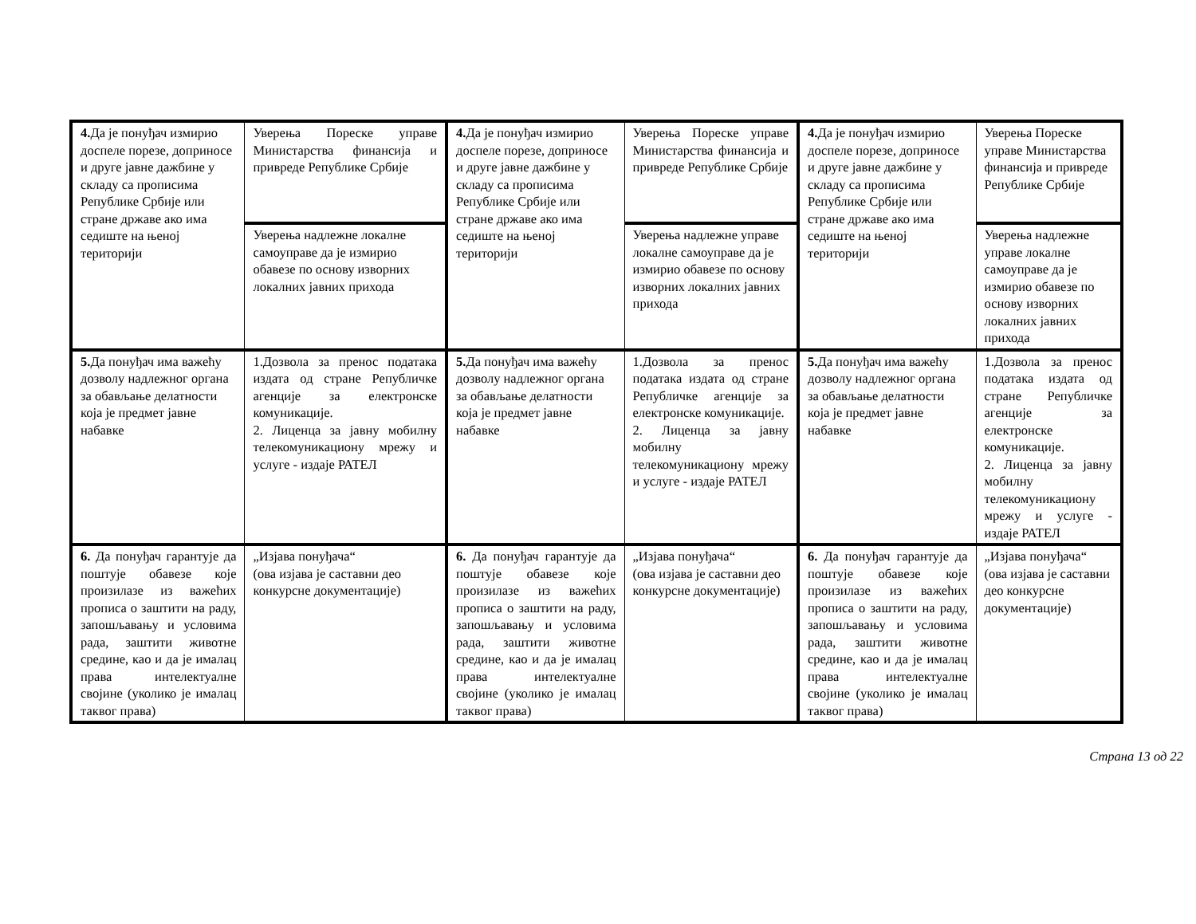| 4. Да је понуђач измирио доспеле порезе, доприносе и друге јавне дажбине у складу са прописима Републике Србије или стране државе ако има седиште на њеној територији | Уверења Пореске управе Министарства финансија и привреде Републике Србије | 4. Да је понуђач измирио доспеле порезе, доприносе и друге јавне дажбине у складу са прописима Републике Србије или стране државе ако има седиште на њеној територији | Уверења Пореске управе Министарства финансија и привреде Републике Србије | 4. Да је понуђач измирио доспеле порезе, доприносе и друге јавне дажбине у складу са прописима Републике Србије или стране државе ако има седиште на њеној територији | Уверења Пореске управе Министарства финансија и привреде Републике Србије |
| | Уверења надлежне локалне самоуправе да је измирио обавезе по основу изворних локалних јавних прихода | | Уверења надлежне управе локалне самоуправе да је измирио обавезе по основу изворних локалних јавних прихода | | Уверења надлежне управе локалне самоуправе да је измирио обавезе по основу изворних локалних јавних прихода |
| 5. Да понуђач има важећу дозволу надлежног органа за обављање делатности која је предмет јавне набавке | 1.Дозвола за пренос података издата од стране Републичке агенције за електронске комуникације. 2. Лиценца за јавну мобилну телекомуникациону мрежу и услуге - издаје РАТЕЛ | 5. Да понуђач има важећу дозволу надлежног органа за обављање делатности која је предмет јавне набавке | 1.Дозвола за пренос података издата од стране Републичке агенције за електронске комуникације. 2. Лиценца за јавну мобилну телекомуникациону мрежу и услуге - издаје РАТЕЛ | 5. Да понуђач има важећу дозволу надлежног органа за обављање делатности која је предмет јавне набавке | 1.Дозвола за пренос података издата од стране Републичке агенције за електронске комуникације. 2. Лиценца за јавну мобилну телекомуникациону мрежу и услуге - издаје РАТЕЛ |
| 6. Да понуђач гарантује да поштује обавезе које произилазе из важећих прописа о заштити на раду, запошљавању и условима рада, заштити животне средине, као и да је ималац права интелектуалне својине (уколико је ималац таквог права) | „Изјава понуђача“ (ова изјава је саставни део конкурсне документације) | 6. Да понуђач гарантује да поштује обавезе које произилазе из важећих прописа о заштити на раду, запошљавању и условима рада, заштити животне средине, као и да је ималац права интелектуалне својине (уколико је ималац таквог права) | „Изјава понуђача“ (ова изјава је саставни део конкурсне документације) | 6. Да понуђач гарантује да поштује обавезе које произилазе из важећих прописа о заштити на раду, запошљавању и условима рада, заштити животне средине, као и да је ималац права интелектуалне својине (уколико је ималац таквог права) | „Изјава понуђача“ (ова изјава је саставни део конкурсне документације) |
Страна 13 од 22